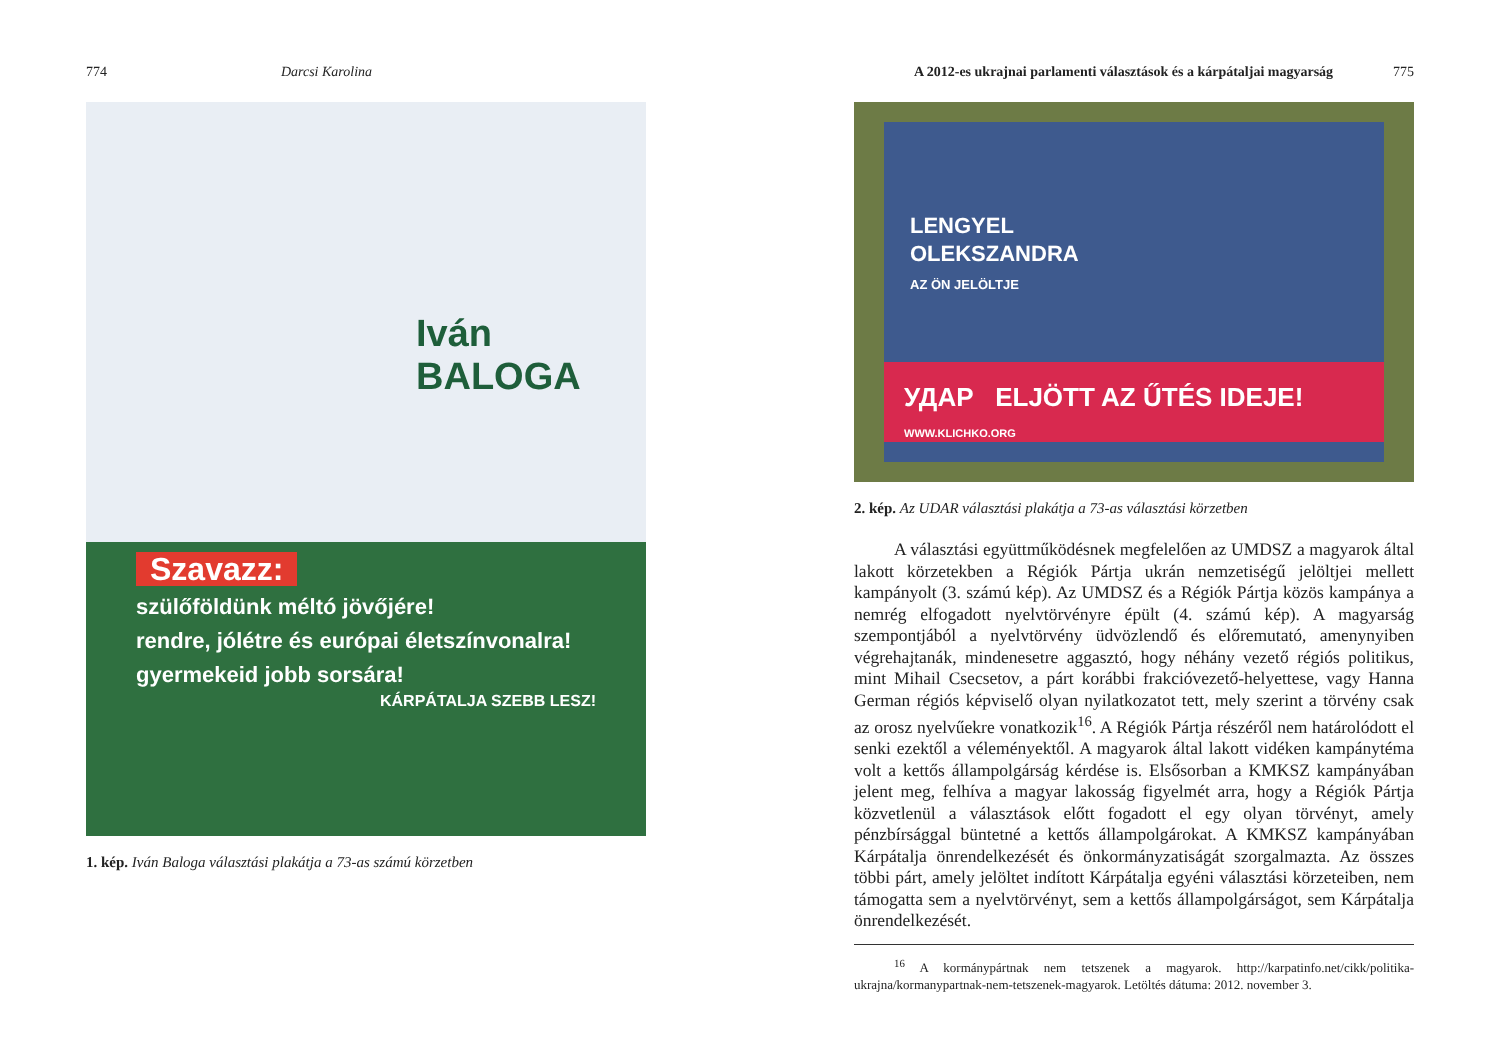774 Darcsi Karolina
Iván
BALOGA
Szavazz:
szülőföldünk méltó jövőjére!
rendre, jólétre és európai életszínvonalra!
gyermekeid jobb sorsára!
KÁRPÁTALJA SZEBB LESZ!
1. kép. Iván Baloga választási plakátja a 73-as számú körzetben
A 2012-es ukrajnai parlamenti választások és a kárpátaljai magyarság 775
LENGYEL
OLEKSZANDRA
AZ ÖN JELÖLTJE
УДАР ELJÖTT AZ ŰTÉS IDEJE! WWW.KLICHKO.ORG
2. kép. Az UDAR választási plakátja a 73-as választási körzetben
A választási együttműködésnek megfelelően az UMDSZ a magyarok által lakott körzetekben a Régiók Pártja ukrán nemzetiségű jelöltjei mellett kampányolt (3. számú kép). Az UMDSZ és a Régiók Pártja közös kampánya a nemrég elfogadott nyelvtörvényre épült (4. számú kép). A magyarság szempontjából a nyelvtörvény üdvözlendő és előremutató, amenynyiben végrehajtanák, mindenesetre aggasztó, hogy néhány vezető régiós politikus, mint Mihail Csecsetov, a párt korábbi frakcióvezető-helyettese, vagy Hanna German régiós képviselő olyan nyilatkozatot tett, mely szerint a törvény csak az orosz nyelvűekre vonatkozik<sup>16</sup>. A Régiók Pártja részéről nem határolódott el senki ezektől a véleményektől. A magyarok által lakott vidéken kampánytéma volt a kettős állampolgárság kérdése is. Elsősorban a KMKSZ kampányában jelent meg, felhíva a magyar lakosság figyelmét arra, hogy a Régiók Pártja közvetlenül a választások előtt fogadott el egy olyan törvényt, amely pénzbírsággal büntetné a kettős állampolgárokat. A KMKSZ kampányában Kárpátalja önrendelkezését és önkormányzatiságát szorgalmazta. Az összes többi párt, amely jelöltet indított Kárpátalja egyéni választási körzeteiben, nem támogatta sem a nyelvtörvényt, sem a kettős állampolgárságot, sem Kárpátalja önrendelkezését.
<sup>16</sup> A kormánypártnak nem tetszenek a magyarok. http://karpatinfo.net/cikk/politika-ukrajna/kormanypartnak-nem-tetszenek-magyarok. Letöltés dátuma: 2012. november 3.